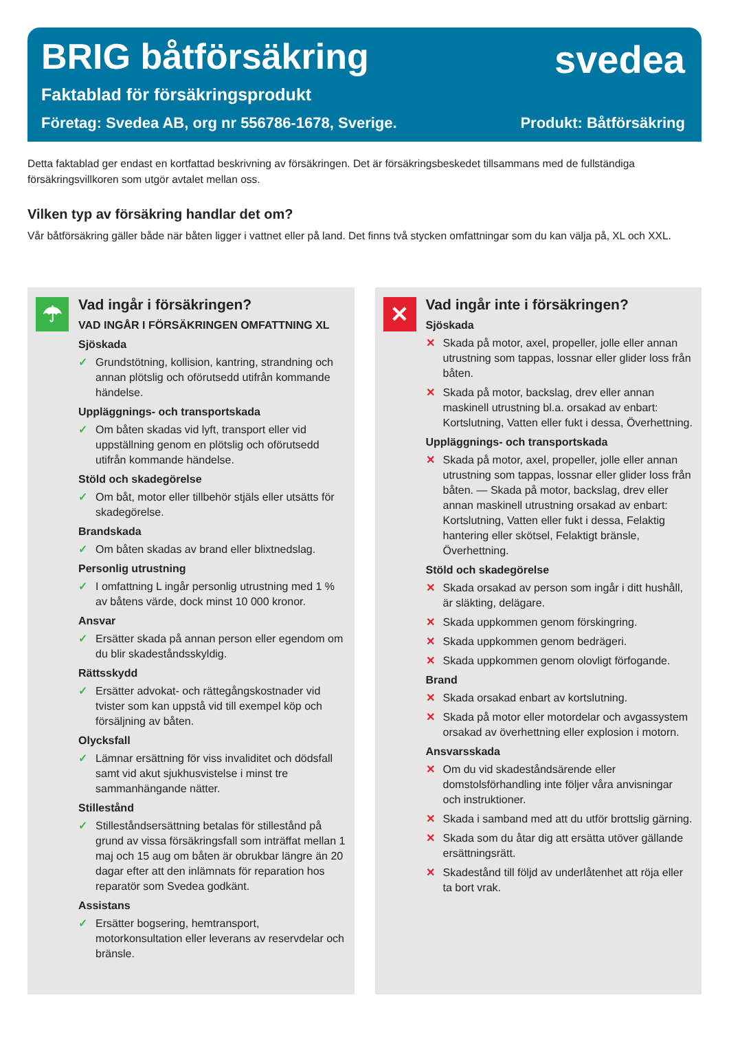BRIG båtförsäkring svedea
Faktablad för försäkringsprodukt
Företag: Svedea AB, org nr 556786-1678, Sverige. Produkt: Båtförsäkring
Detta faktablad ger endast en kortfattad beskrivning av försäkringen. Det är försäkringsbeskedet tillsammans med de fullständiga försäkringsvillkoren som utgör avtalet mellan oss.
Vilken typ av försäkring handlar det om?
Vår båtförsäkring gäller både när båten ligger i vattnet eller på land. Det finns två stycken omfattningar som du kan välja på, XL och XXL.
☂
Vad ingår i försäkringen?
VAD INGÅR I FÖRSÄKRINGEN OMFATTNING XL
Sjöskada
✓ Grundstötning, kollision, kantring, strandning och annan plötslig och oförutsedd utifrån kommande händelse.
Uppläggnings- och transportskada
✓ Om båten skadas vid lyft, transport eller vid uppställning genom en plötslig och oförutsedd utifrån kommande händelse.
Stöld och skadegörelse
✓ Om båt, motor eller tillbehör stjäls eller utsätts för skadegörelse.
Brandskada
✓ Om båten skadas av brand eller blixtnedslag.
Personlig utrustning
✓ I omfattning L ingår personlig utrustning med 1 % av båtens värde, dock minst 10 000 kronor.
Ansvar
✓ Ersätter skada på annan person eller egendom om du blir skadeståndsskyldig.
Rättsskydd
✓ Ersätter advokat- och rättegångskostnader vid tvister som kan uppstå vid till exempel köp och försäljning av båten.
Olycksfall
✓ Lämnar ersättning för viss invaliditet och dödsfall samt vid akut sjukhusvistelse i minst tre sammanhängande nätter.
Stillestånd
✓ Stilleståndsersättning betalas för stillestånd på grund av vissa försäkringsfall som inträffat mellan 1 maj och 15 aug om båten är obrukbar längre än 20 dagar efter att den inlämnats för reparation hos reparatör som Svedea godkänt.
Assistans
✓ Ersätter bogsering, hemtransport, motorkonsultation eller leverans av reservdelar och bränsle.
✕
Vad ingår inte i försäkringen?
Sjöskada
✕ Skada på motor, axel, propeller, jolle eller annan utrustning som tappas, lossnar eller glider loss från båten.
✕ Skada på motor, backslag, drev eller annan maskinell utrustning bl.a. orsakad av enbart: Kortslutning, Vatten eller fukt i dessa, Överhettning.
Uppläggnings- och transportskada
✕ Skada på motor, axel, propeller, jolle eller annan utrustning som tappas, lossnar eller glider loss från båten. — Skada på motor, backslag, drev eller annan maskinell utrustning orsakad av enbart: Kortslutning, Vatten eller fukt i dessa, Felaktig hantering eller skötsel, Felaktigt bränsle, Överhettning.
Stöld och skadegörelse
✕ Skada orsakad av person som ingår i ditt hushåll, är släkting, delägare.
✕ Skada uppkommen genom förskingring.
✕ Skada uppkommen genom bedrägeri.
✕ Skada uppkommen genom olovligt förfogande.
Brand
✕ Skada orsakad enbart av kortslutning.
✕ Skada på motor eller motordelar och avgassystem orsakad av överhettning eller explosion i motorn.
Ansvarsskada
✕ Om du vid skadeståndsärende eller domstolsförhandling inte följer våra anvisningar och instruktioner.
✕ Skada i samband med att du utför brottslig gärning.
✕ Skada som du åtar dig att ersätta utöver gällande ersättningsrätt.
✕ Skadestånd till följd av underlåtenhet att röja eller ta bort vrak.